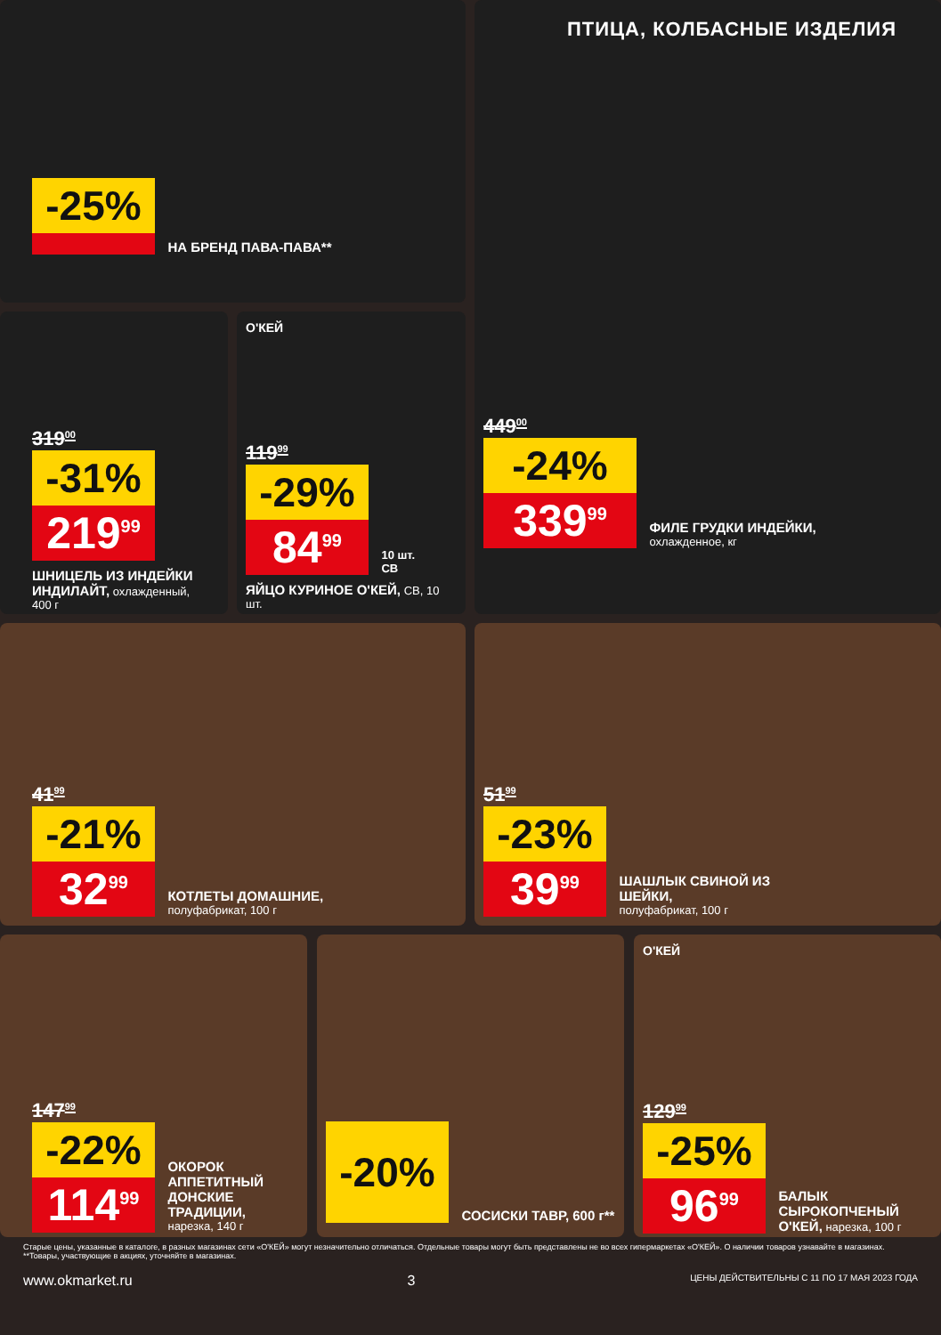-25%
НА БРЕНД ПАВА-ПАВА**
319<sup>00</sup>
-31%
219<sup>99</sup>
ШНИЦЕЛЬ ИЗ ИНДЕЙКИ ИНДИЛАЙТ, охлажденный, 400 г
О'КЕЙ
119<sup>99</sup>
-29%
84<sup>99</sup>
10 шт.
СВ
ЯЙЦО КУРИНОЕ О'КЕЙ, СВ, 10 шт.
ПТИЦА, КОЛБАСНЫЕ ИЗДЕЛИЯ
449<sup>00</sup>
-24%
339<sup>99</sup>
ФИЛЕ ГРУДКИ ИНДЕЙКИ,
охлажденное, кг
41<sup>99</sup>
-21%
32<sup>99</sup>
КОТЛЕТЫ ДОМАШНИЕ,
полуфабрикат, 100 г
51<sup>99</sup>
-23%
39<sup>99</sup>
ШАШЛЫК СВИНОЙ ИЗ ШЕЙКИ,
полуфабрикат, 100 г
147<sup>99</sup>
-22%
114<sup>99</sup>
ОКОРОК АППЕТИТНЫЙ ДОНСКИЕ ТРАДИЦИИ, нарезка, 140 г
-20%
СОСИСКИ ТАВР, 600 г**
О'КЕЙ
129<sup>99</sup>
-25%
96<sup>99</sup>
БАЛЫК СЫРОКОПЧЕНЫЙ О'КЕЙ, нарезка, 100 г
Старые цены, указанные в каталоге, в разных магазинах сети «О'КЕЙ» могут незначительно отличаться. Отдельные товары могут быть представлены не во всех гипермаркетах «О'КЕЙ». О наличии товаров узнавайте в магазинах.
**Товары, участвующие в акциях, уточняйте в магазинах.
www.okmarket.ru 3 ЦЕНЫ ДЕЙСТВИТЕЛЬНЫ С 11 ПО 17 МАЯ 2023 ГОДА